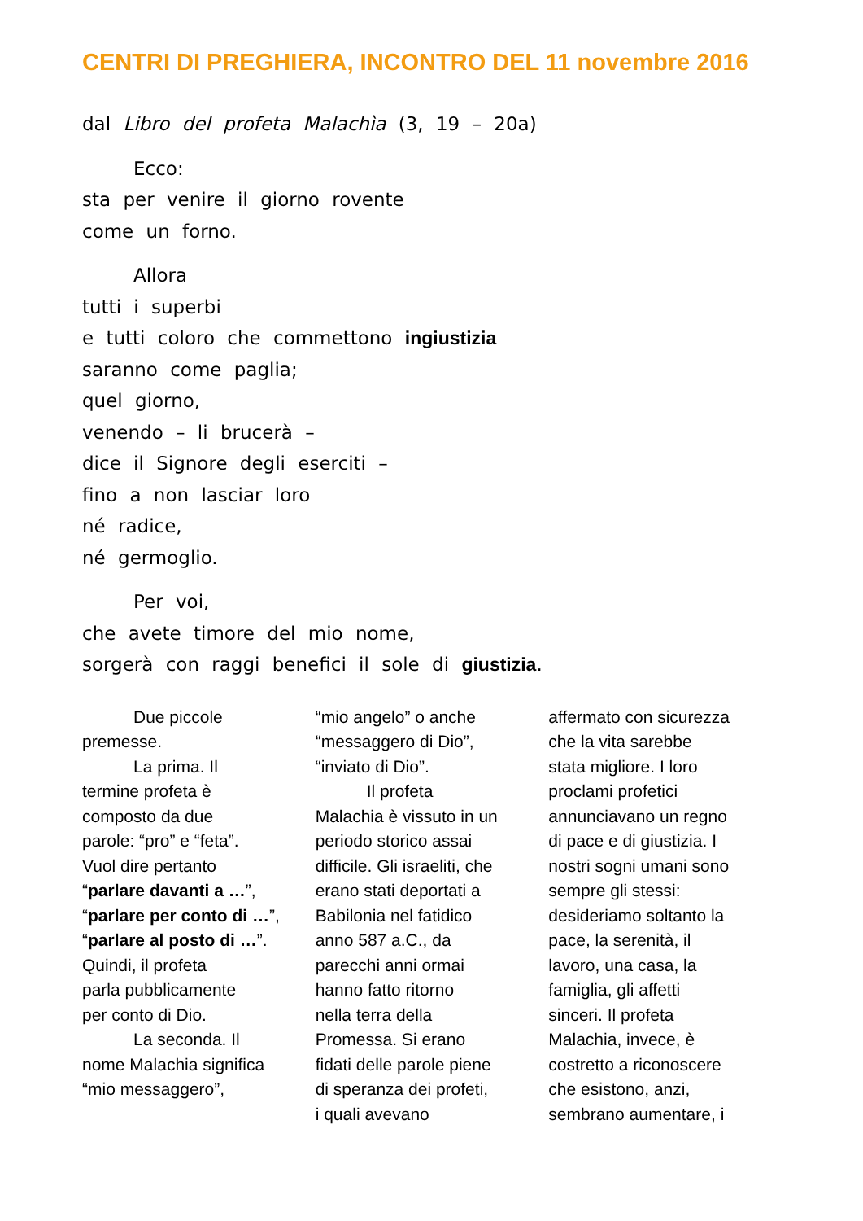CENTRI DI PREGHIERA, INCONTRO DEL 11 novembre 2016
dal Libro del profeta Malachìa (3, 19 – 20a)
Ecco:
sta per venire il giorno rovente
come un forno.
Allora
tutti i superbi
e tutti coloro che commettono ingiustizia
saranno come paglia;
quel giorno,
venendo – li brucerà –
dice il Signore degli eserciti –
fino a non lasciar loro
né radice,
né germoglio.
Per voi,
che avete timore del mio nome,
sorgerà con raggi benefici il sole di giustizia.
Due piccole
premesse.
La prima. Il
termine profeta è
composto da due
parole: “pro” e “feta”.
Vuol dire pertanto
“parlare davanti a …”, “parlare per conto di …”, “parlare al posto di …”. Quindi, il profeta
parla pubblicamente
per conto di Dio.
La seconda. Il
nome Malachia significa
“mio messaggero”,
“mio angelo” o anche
“messaggero di Dio”,
“inviato di Dio”.
Il profeta
Malachia è vissuto in un
periodo storico assai
difficile. Gli israeliti, che
erano stati deportati a
Babilonia nel fatidico
anno 587 a.C., da
parecchi anni ormai
hanno fatto ritorno
nella terra della
Promessa. Si erano
fidati delle parole piene
di speranza dei profeti,
i quali avevano
affermato con sicurezza
che la vita sarebbe
stata migliore. I loro
proclami profetici
annunciavano un regno
di pace e di giustizia. I
nostri sogni umani sono
sempre gli stessi:
desideriamo soltanto la
pace, la serenità, il
lavoro, una casa, la
famiglia, gli affetti
sinceri. Il profeta
Malachia, invece, è
costretto a riconoscere
che esistono, anzi,
sembrano aumentare, i